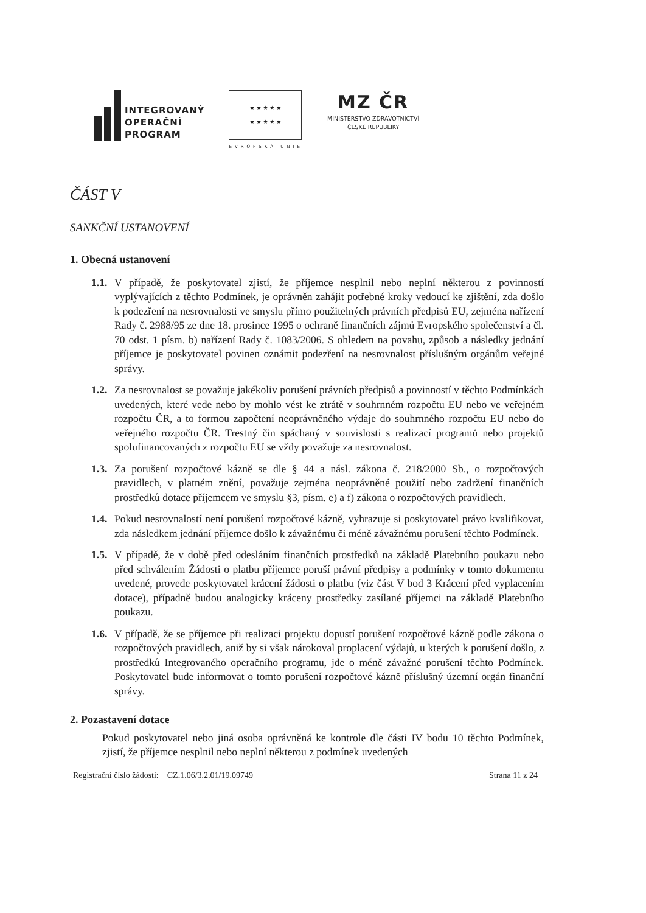INTEGROVANÝ
OPERAČNÍ
PROGRAM
★ ★ ★ ★ ★
★ ★ ★ ★ ★
EVROPSKÁ UNIE
MZ ČR
MINISTERSTVO ZDRAVOTNICTVÍ
ČESKÉ REPUBLIKY
ČÁST V
SANKČNÍ USTANOVENÍ
1. Obecná ustanovení
1.1.
V případě, že poskytovatel zjistí, že příjemce nesplnil nebo neplní některou z povinností vyplývajících z těchto Podmínek, je oprávněn zahájit potřebné kroky vedoucí ke zjištění, zda došlo k podezření na nesrovnalosti ve smyslu přímo použitelných právních předpisů EU, zejména nařízení Rady č. 2988/95 ze dne 18. prosince 1995 o ochraně finančních zájmů Evropského společenství a čl. 70 odst. 1 písm. b) nařízení Rady č. 1083/2006. S ohledem na povahu, způsob a následky jednání příjemce je poskytovatel povinen oznámit podezření na nesrovnalost příslušným orgánům veřejné správy.
1.2.
Za nesrovnalost se považuje jakékoliv porušení právních předpisů a povinností v těchto Podmínkách uvedených, které vede nebo by mohlo vést ke ztrátě v souhrnném rozpočtu EU nebo ve veřejném rozpočtu ČR, a to formou započtení neoprávněného výdaje do souhrnného rozpočtu EU nebo do veřejného rozpočtu ČR. Trestný čin spáchaný v souvislosti s realizací programů nebo projektů spolufinancovaných z rozpočtu EU se vždy považuje za nesrovnalost.
1.3.
Za porušení rozpočtové kázně se dle § 44 a násl. zákona č. 218/2000 Sb., o rozpočtových pravidlech, v platném znění, považuje zejména neoprávněné použití nebo zadržení finančních prostředků dotace příjemcem ve smyslu §3, písm. e) a f) zákona o rozpočtových pravidlech.
1.4.
Pokud nesrovnalostí není porušení rozpočtové kázně, vyhrazuje si poskytovatel právo kvalifikovat, zda následkem jednání příjemce došlo k závažnému či méně závažnému porušení těchto Podmínek.
1.5.
V případě, že v době před odesláním finančních prostředků na základě Platebního poukazu nebo před schválením Žádosti o platbu příjemce poruší právní předpisy a podmínky v tomto dokumentu uvedené, provede poskytovatel krácení žádosti o platbu (viz část V bod 3 Krácení před vyplacením dotace), případně budou analogicky kráceny prostředky zasílané příjemci na základě Platebního poukazu.
1.6.
V případě, že se příjemce při realizaci projektu dopustí porušení rozpočtové kázně podle zákona o rozpočtových pravidlech, aniž by si však nárokoval proplacení výdajů, u kterých k porušení došlo, z prostředků Integrovaného operačního programu, jde o méně závažné porušení těchto Podmínek. Poskytovatel bude informovat o tomto porušení rozpočtové kázně příslušný územní orgán finanční správy.
2. Pozastavení dotace
Pokud poskytovatel nebo jiná osoba oprávněná ke kontrole dle části IV bodu 10 těchto Podmínek, zjistí, že příjemce nesplnil nebo neplní některou z podmínek uvedených
Registrační číslo žádosti: CZ.1.06/3.2.01/19.09749 Strana 11 z 24